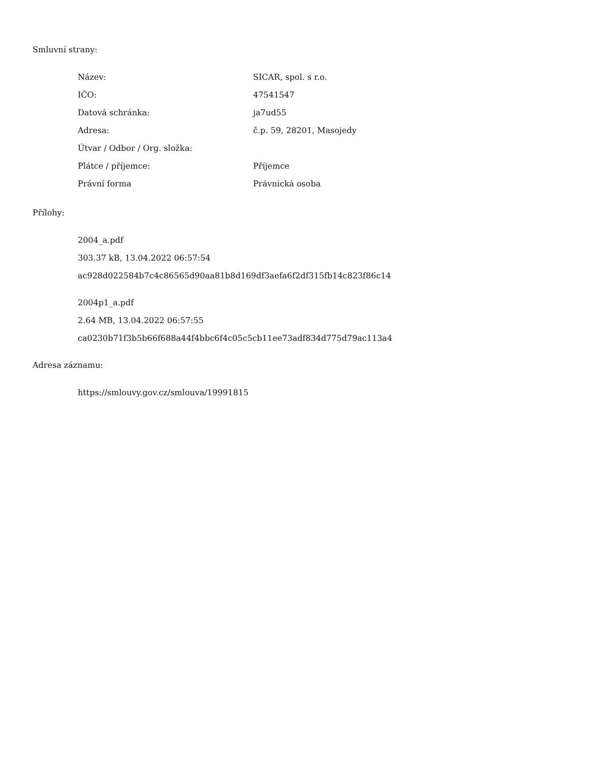Smluvní strany:
| Název: | SICAR, spol. s r.o. |
| IČO: | 47541547 |
| Datová schránka: | ja7ud55 |
| Adresa: | č.p. 59, 28201, Masojedy |
| Útvar / Odbor / Org. složka: | |
| Plátce / příjemce: | Příjemce |
| Právní forma | Právnická osoba |
Přílohy:
2004_a.pdf
303.37 kB, 13.04.2022 06:57:54
ac928d022584b7c4c86565d90aa81b8d169df3aefa6f2df315fb14c823f86c14
2004p1_a.pdf
2.64 MB, 13.04.2022 06:57:55
ca0230b71f3b5b66f688a44f4bbc6f4c05c5cb11ee73adf834d775d79ac113a4
Adresa záznamu:
https://smlouvy.gov.cz/smlouva/19991815